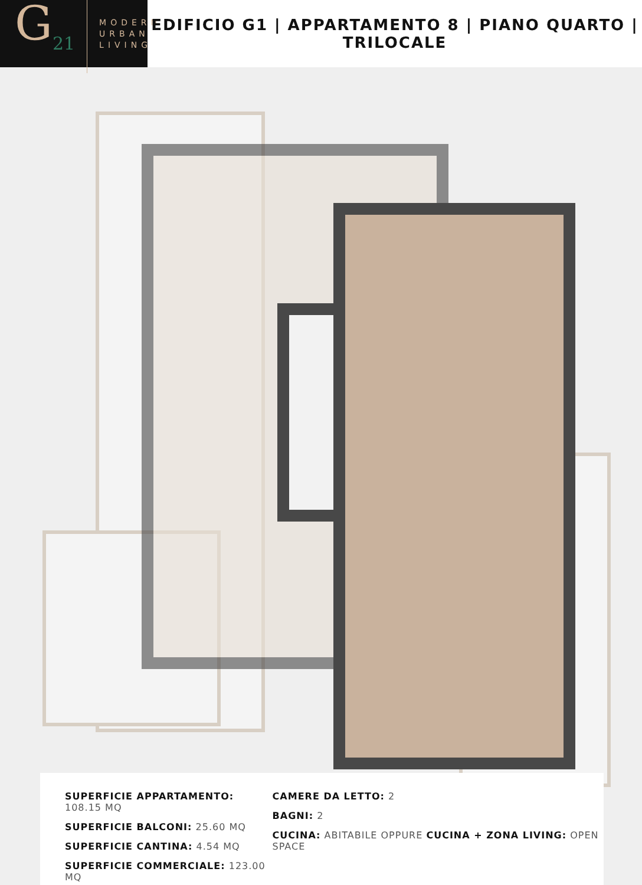G<sub>21</sub>
MODERN
URBAN
LIVING
EDIFICIO G1 | APPARTAMENTO 8 | PIANO QUARTO | TRILOCALE
SUPERFICIE APPARTAMENTO: 108.15 MQ
SUPERFICIE BALCONI: 25.60 MQ
SUPERFICIE CANTINA: 4.54 MQ
SUPERFICIE COMMERCIALE: 123.00 MQ
CAMERE DA LETTO: 2
BAGNI: 2
CUCINA: ABITABILE OPPURE CUCINA + ZONA LIVING: OPEN SPACE